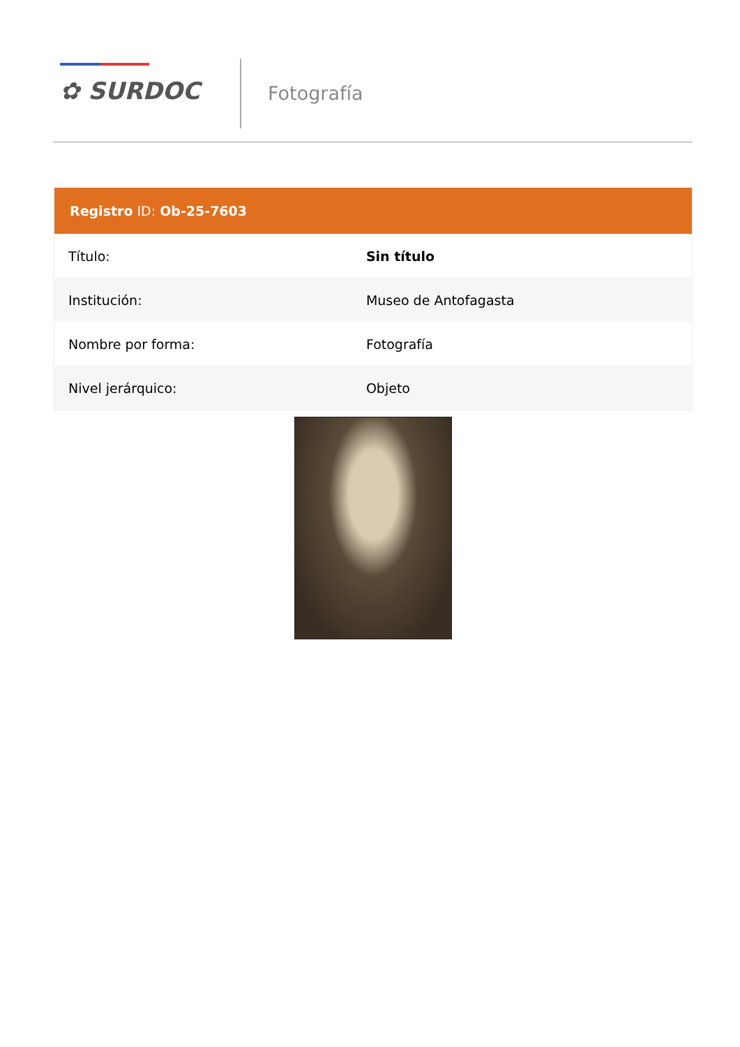✿ SURDOC Fotografía
Registro ID: Ob-25-7603
| Título: | Sin título |
| Institución: | Museo de Antofagasta |
| Nombre por forma: | Fotografía |
| Nivel jerárquico: | Objeto |